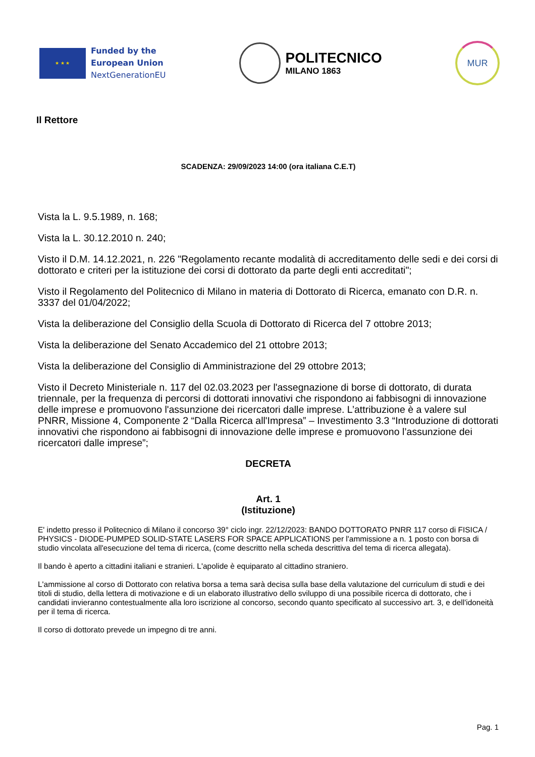★ ★ ★
Funded by the
European Union
NextGenerationEU
POLITECNICO
MILANO 1863
MUR
Il Rettore
SCADENZA: 29/09/2023 14:00 (ora italiana C.E.T)
Vista la L. 9.5.1989, n. 168;
Vista la L. 30.12.2010 n. 240;
Visto il D.M. 14.12.2021, n. 226 "Regolamento recante modalità di accreditamento delle sedi e dei corsi di dottorato e criteri per la istituzione dei corsi di dottorato da parte degli enti accreditati";
Visto il Regolamento del Politecnico di Milano in materia di Dottorato di Ricerca, emanato con D.R. n. 3337 del 01/04/2022;
Vista la deliberazione del Consiglio della Scuola di Dottorato di Ricerca del 7 ottobre 2013;
Vista la deliberazione del Senato Accademico del 21 ottobre 2013;
Vista la deliberazione del Consiglio di Amministrazione del 29 ottobre 2013;
Visto il Decreto Ministeriale n. 117 del 02.03.2023 per l'assegnazione di borse di dottorato, di durata triennale, per la frequenza di percorsi di dottorati innovativi che rispondono ai fabbisogni di innovazione delle imprese e promuovono l'assunzione dei ricercatori dalle imprese. L’attribuzione è a valere sul PNRR, Missione 4, Componente 2 “Dalla Ricerca all'Impresa” – Investimento 3.3 “Introduzione di dottorati innovativi che rispondono ai fabbisogni di innovazione delle imprese e promuovono l’assunzione dei ricercatori dalle imprese”;
DECRETA
Art. 1
(Istituzione)
E' indetto presso il Politecnico di Milano il concorso 39° ciclo ingr. 22/12/2023: BANDO DOTTORATO PNRR 117 corso di FISICA / PHYSICS - DIODE-PUMPED SOLID-STATE LASERS FOR SPACE APPLICATIONS per l'ammissione a n. 1 posto con borsa di studio vincolata all'esecuzione del tema di ricerca, (come descritto nella scheda descrittiva del tema di ricerca allegata).
Il bando è aperto a cittadini italiani e stranieri. L'apolide è equiparato al cittadino straniero.
L'ammissione al corso di Dottorato con relativa borsa a tema sarà decisa sulla base della valutazione del curriculum di studi e dei titoli di studio, della lettera di motivazione e di un elaborato illustrativo dello sviluppo di una possibile ricerca di dottorato, che i candidati invieranno contestualmente alla loro iscrizione al concorso, secondo quanto specificato al successivo art. 3, e dell'idoneità per il tema di ricerca.
Il corso di dottorato prevede un impegno di tre anni.
Pag. 1